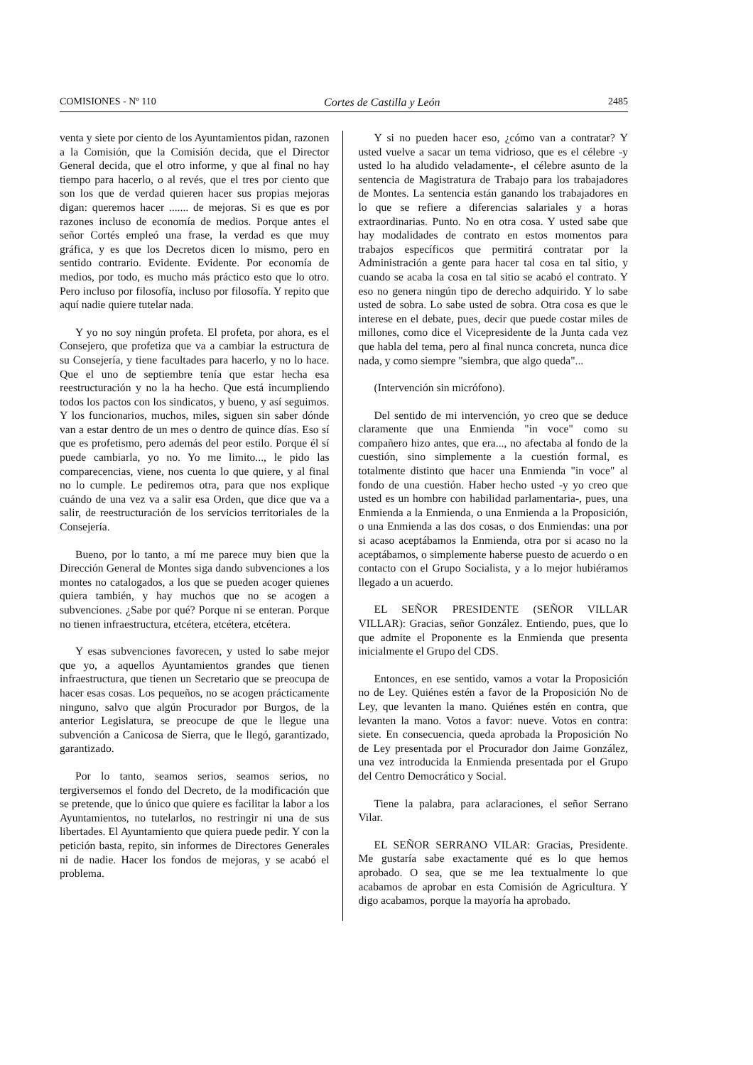COMISIONES - Nº 110 Cortes de Castilla y León 2485
venta y siete por ciento de los Ayuntamientos pidan, razonen a la Comisión, que la Comisión decida, que el Director General decida, que el otro informe, y que al final no hay tiempo para hacerlo, o al revés, que el tres por ciento que son los que de verdad quieren hacer sus propias mejoras digan: queremos hacer ....... de mejoras. Si es que es por razones incluso de economía de medios. Porque antes el señor Cortés empleó una frase, la verdad es que muy gráfica, y es que los Decretos dicen lo mismo, pero en sentido contrario. Evidente. Evidente. Por economía de medios, por todo, es mucho más práctico esto que lo otro. Pero incluso por filosofía, incluso por filosofía. Y repito que aquí nadie quiere tutelar nada.
Y yo no soy ningún profeta. El profeta, por ahora, es el Consejero, que profetiza que va a cambiar la estructura de su Consejería, y tiene facultades para hacerlo, y no lo hace. Que el uno de septiembre tenía que estar hecha esa reestructuración y no la ha hecho. Que está incumpliendo todos los pactos con los sindicatos, y bueno, y así seguimos. Y los funcionarios, muchos, miles, siguen sin saber dónde van a estar dentro de un mes o dentro de quince días. Eso sí que es profetismo, pero además del peor estilo. Porque él sí puede cambiarla, yo no. Yo me limito..., le pido las comparecencias, viene, nos cuenta lo que quiere, y al final no lo cumple. Le pediremos otra, para que nos explique cuándo de una vez va a salir esa Orden, que dice que va a salir, de reestructuración de los servicios territoriales de la Consejería.
Bueno, por lo tanto, a mí me parece muy bien que la Dirección General de Montes siga dando subvenciones a los montes no catalogados, a los que se pueden acoger quienes quiera también, y hay muchos que no se acogen a subvenciones. ¿Sabe por qué? Porque ni se enteran. Porque no tienen infraestructura, etcétera, etcétera, etcétera.
Y esas subvenciones favorecen, y usted lo sabe mejor que yo, a aquellos Ayuntamientos grandes que tienen infraestructura, que tienen un Secretario que se preocupa de hacer esas cosas. Los pequeños, no se acogen prácticamente ninguno, salvo que algún Procurador por Burgos, de la anterior Legislatura, se preocupe de que le llegue una subvención a Canicosa de Sierra, que le llegó, garantizado, garantizado.
Por lo tanto, seamos serios, seamos serios, no tergiversemos el fondo del Decreto, de la modificación que se pretende, que lo único que quiere es facilitar la labor a los Ayuntamientos, no tutelarlos, no restringir ni una de sus libertades. El Ayuntamiento que quiera puede pedir. Y con la petición basta, repito, sin informes de Directores Generales ni de nadie. Hacer los fondos de mejoras, y se acabó el problema.
Y si no pueden hacer eso, ¿cómo van a contratar? Y usted vuelve a sacar un tema vidrioso, que es el célebre -y usted lo ha aludido veladamente-, el célebre asunto de la sentencia de Magistratura de Trabajo para los trabajadores de Montes. La sentencia están ganando los trabajadores en lo que se refiere a diferencias salariales y a horas extraordinarias. Punto. No en otra cosa. Y usted sabe que hay modalidades de contrato en estos momentos para trabajos específicos que permitirá contratar por la Administración a gente para hacer tal cosa en tal sitio, y cuando se acaba la cosa en tal sitio se acabó el contrato. Y eso no genera ningún tipo de derecho adquirido. Y lo sabe usted de sobra. Lo sabe usted de sobra. Otra cosa es que le interese en el debate, pues, decir que puede costar miles de millones, como dice el Vicepresidente de la Junta cada vez que habla del tema, pero al final nunca concreta, nunca dice nada, y como siempre "siembra, que algo queda"...
(Intervención sin micrófono).
Del sentido de mi intervención, yo creo que se deduce claramente que una Enmienda "in voce" como su compañero hizo antes, que era..., no afectaba al fondo de la cuestión, sino simplemente a la cuestión formal, es totalmente distinto que hacer una Enmienda "in voce" al fondo de una cuestión. Haber hecho usted -y yo creo que usted es un hombre con habilidad parlamentaria-, pues, una Enmienda a la Enmienda, o una Enmienda a la Proposición, o una Enmienda a las dos cosas, o dos Enmiendas: una por si acaso aceptábamos la Enmienda, otra por si acaso no la aceptábamos, o simplemente haberse puesto de acuerdo o en contacto con el Grupo Socialista, y a lo mejor hubiéramos llegado a un acuerdo.
EL SEÑOR PRESIDENTE (SEÑOR VILLAR VILLAR): Gracias, señor González. Entiendo, pues, que lo que admite el Proponente es la Enmienda que presenta inicialmente el Grupo del CDS.
Entonces, en ese sentido, vamos a votar la Proposición no de Ley. Quiénes estén a favor de la Proposición No de Ley, que levanten la mano. Quiénes estén en contra, que levanten la mano. Votos a favor: nueve. Votos en contra: siete. En consecuencia, queda aprobada la Proposición No de Ley presentada por el Procurador don Jaime González, una vez introducida la Enmienda presentada por el Grupo del Centro Democrático y Social.
Tiene la palabra, para aclaraciones, el señor Serrano Vilar.
EL SEÑOR SERRANO VILAR: Gracias, Presidente. Me gustaría sabe exactamente qué es lo que hemos aprobado. O sea, que se me lea textualmente lo que acabamos de aprobar en esta Comisión de Agricultura. Y digo acabamos, porque la mayoría ha aprobado.